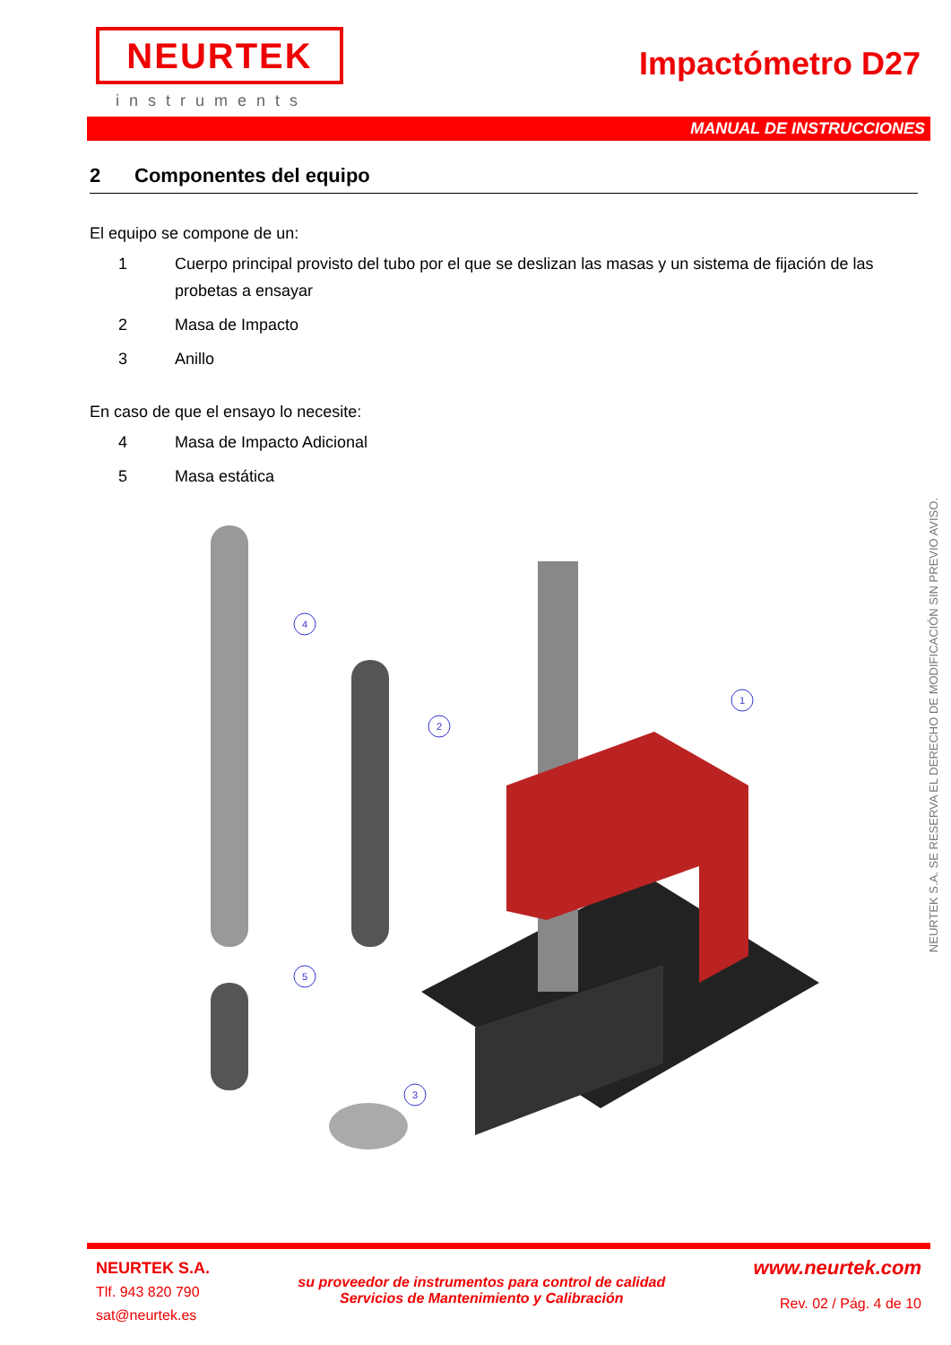NEURTEK
instruments
Impactómetro D27
MANUAL DE INSTRUCCIONES
2 Componentes del equipo
El equipo se compone de un:
1 Cuerpo principal provisto del tubo por el que se deslizan las masas y un sistema de fijación de las probetas a ensayar
2 Masa de Impacto
3 Anillo
En caso de que el ensayo lo necesite:
4 Masa de Impacto Adicional
5 Masa estática
4
2
1
5
3
NEURTEK S.A. SE RESERVA EL DERECHO DE MODIFICACIÓN SIN PREVIO AVISO.
NEURTEK S.A.
Tlf. 943 820 790
sat@neurtek.es
su proveedor de instrumentos para control de calidad
Servicios de Mantenimiento y Calibración
www.neurtek.com
Rev. 02 / Pág. 4 de 10